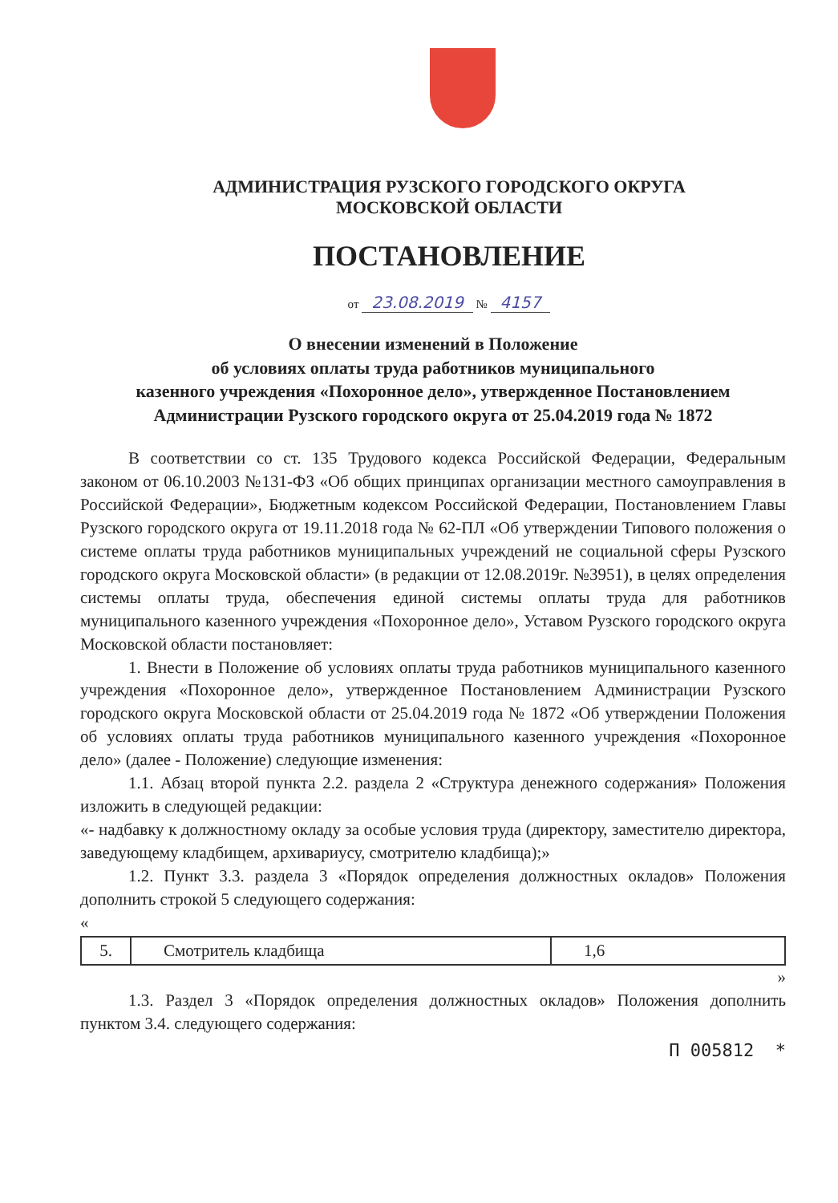АДМИНИСТРАЦИЯ РУЗСКОГО ГОРОДСКОГО ОКРУГА
МОСКОВСКОЙ ОБЛАСТИ
ПОСТАНОВЛЕНИЕ
от 23.08.2019 № 4157
О внесении изменений в Положение
об условиях оплаты труда работников муниципального
казенного учреждения «Похоронное дело», утвержденное Постановлением
Администрации Рузского городского округа от 25.04.2019 года № 1872
В соответствии со ст. 135 Трудового кодекса Российской Федерации, Федеральным законом от 06.10.2003 №131-ФЗ «Об общих принципах организации местного самоуправления в Российской Федерации», Бюджетным кодексом Российской Федерации, Постановлением Главы Рузского городского округа от 19.11.2018 года № 62-ПЛ «Об утверждении Типового положения о системе оплаты труда работников муниципальных учреждений не социальной сферы Рузского городского округа Московской области» (в редакции от 12.08.2019г. №3951), в целях определения системы оплаты труда, обеспечения единой системы оплаты труда для работников муниципального казенного учреждения «Похоронное дело», Уставом Рузского городского округа Московской области постановляет:
1. Внести в Положение об условиях оплаты труда работников муниципального казенного учреждения «Похоронное дело», утвержденное Постановлением Администрации Рузского городского округа Московской области от 25.04.2019 года № 1872 «Об утверждении Положения об условиях оплаты труда работников муниципального казенного учреждения «Похоронное дело» (далее - Положение) следующие изменения:
1.1. Абзац второй пункта 2.2. раздела 2 «Структура денежного содержания» Положения изложить в следующей редакции:
«- надбавку к должностному окладу за особые условия труда (директору, заместителю директора, заведующему кладбищем, архивариусу, смотрителю кладбища);»
1.2. Пункт 3.3. раздела 3 «Порядок определения должностных окладов» Положения дополнить строкой 5 следующего содержания:
«
| 5. | Смотритель кладбища | 1,6 |
»
1.3. Раздел 3 «Порядок определения должностных окладов» Положения дополнить пунктом 3.4. следующего содержания:
П 005812 *